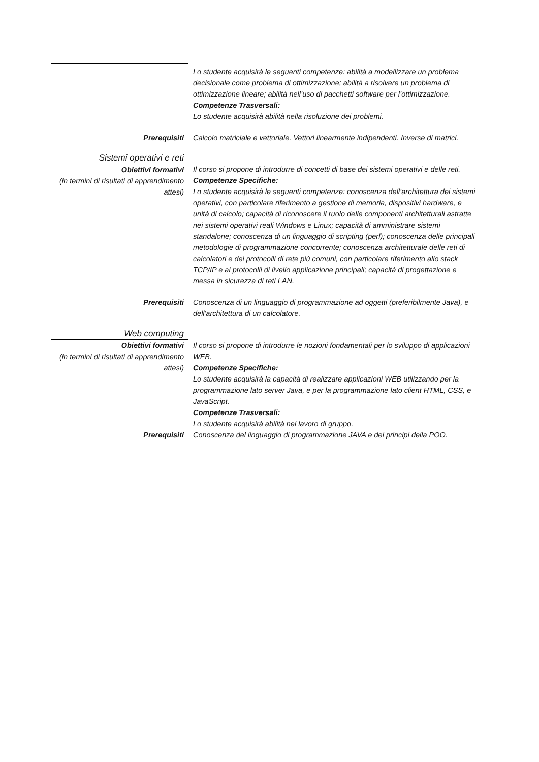| | Lo studente acquisirà le seguenti competenze: abilità a modellizzare un problema decisionale come problema di ottimizzazione; abilità a risolvere un problema di ottimizzazione lineare; abilità nell’uso di pacchetti software per l’ottimizzazione. Competenze Trasversali: Lo studente acquisirà abilità nella risoluzione dei problemi. |
| Prerequisiti | Calcolo matriciale e vettoriale. Vettori linearmente indipendenti. Inverse di matrici. |
| Sistemi operativi e reti | |
| Obiettivi formativi (in termini di risultati di apprendimento attesi) | Il corso si propone di introdurre di concetti di base dei sistemi operativi e delle reti. Competenze Specifiche: Lo studente acquisirà le seguenti competenze: conoscenza dell’architettura dei sistemi operativi, con particolare riferimento a gestione di memoria, dispositivi hardware, e unità di calcolo; capacità di riconoscere il ruolo delle componenti architetturali astratte nei sistemi operativi reali Windows e Linux; capacità di amministrare sistemi standalone; conoscenza di un linguaggio di scripting (perl); conoscenza delle principali metodologie di programmazione concorrente; conoscenza architetturale delle reti di calcolatori e dei protocolli di rete più comuni, con particolare riferimento allo stack TCP/IP e ai protocolli di livello applicazione principali; capacità di progettazione e messa in sicurezza di reti LAN. |
| Prerequisiti | Conoscenza di un linguaggio di programmazione ad oggetti (preferibilmente Java), e dell'architettura di un calcolatore. |
| Web computing | |
| Obiettivi formativi (in termini di risultati di apprendimento attesi) | Il corso si propone di introdurre le nozioni fondamentali per lo sviluppo di applicazioni WEB. Competenze Specifiche: Lo studente acquisirà la capacità di realizzare applicazioni WEB utilizzando per la programmazione lato server Java, e per la programmazione lato client HTML, CSS, e JavaScript. Competenze Trasversali: Lo studente acquisirà abilità nel lavoro di gruppo. |
| Prerequisiti | Conoscenza del linguaggio di programmazione JAVA e dei principi della POO. |